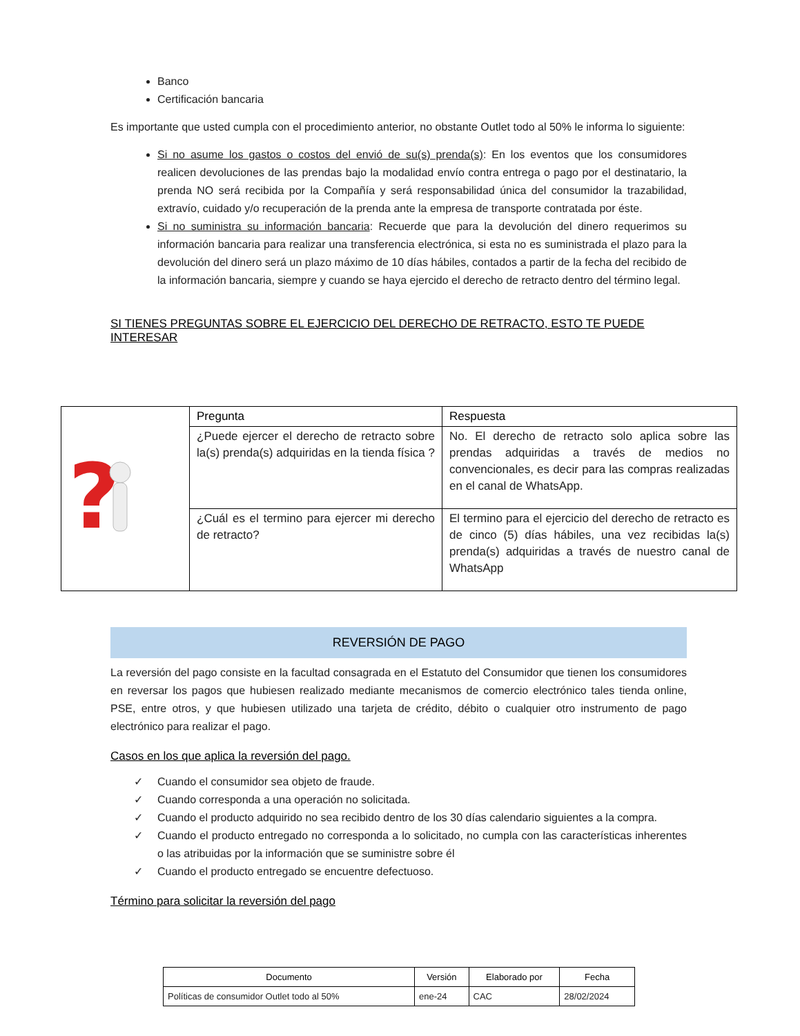Banco
Certificación bancaria
Es importante que usted cumpla con el procedimiento anterior, no obstante Outlet todo al 50% le informa lo siguiente:
Si no asume los gastos o costos del envió de su(s) prenda(s): En los eventos que los consumidores realicen devoluciones de las prendas bajo la modalidad envío contra entrega o pago por el destinatario, la prenda NO será recibida por la Compañía y será responsabilidad única del consumidor la trazabilidad, extravío, cuidado y/o recuperación de la prenda ante la empresa de transporte contratada por éste.
Si no suministra su información bancaria: Recuerde que para la devolución del dinero requerimos su información bancaria para realizar una transferencia electrónica, si esta no es suministrada el plazo para la devolución del dinero será un plazo máximo de 10 días hábiles, contados a partir de la fecha del recibido de la información bancaria, siempre y cuando se haya ejercido el derecho de retracto dentro del término legal.
SI TIENES PREGUNTAS SOBRE EL EJERCICIO DEL DERECHO DE RETRACTO, ESTO TE PUEDE INTERESAR
| ? | Pregunta | Respuesta |
| | ¿Puede ejercer el derecho de retracto sobre la(s) prenda(s) adquiridas en la tienda física ? | No. El derecho de retracto solo aplica sobre las prendas adquiridas a través de medios no convencionales, es decir para las compras realizadas en el canal de WhatsApp. |
| | ¿Cuál es el termino para ejercer mi derecho de retracto? | El termino para el ejercicio del derecho de retracto es de cinco (5) días hábiles, una vez recibidas la(s) prenda(s) adquiridas a través de nuestro canal de WhatsApp |
REVERSIÓN DE PAGO
La reversión del pago consiste en la facultad consagrada en el Estatuto del Consumidor que tienen los consumidores en reversar los pagos que hubiesen realizado mediante mecanismos de comercio electrónico tales tienda online, PSE, entre otros, y que hubiesen utilizado una tarjeta de crédito, débito o cualquier otro instrumento de pago electrónico para realizar el pago.
Casos en los que aplica la reversión del pago.
✓ Cuando el consumidor sea objeto de fraude.
✓ Cuando corresponda a una operación no solicitada.
✓ Cuando el producto adquirido no sea recibido dentro de los 30 días calendario siguientes a la compra.
✓ Cuando el producto entregado no corresponda a lo solicitado, no cumpla con las características inherentes o las atribuidas por la información que se suministre sobre él
✓ Cuando el producto entregado se encuentre defectuoso.
Término para solicitar la reversión del pago
| Documento | Versión | Elaborado por | Fecha |
| --- | --- | --- | --- |
| Políticas de consumidor Outlet todo al 50% | ene-24 | CAC | 28/02/2024 |